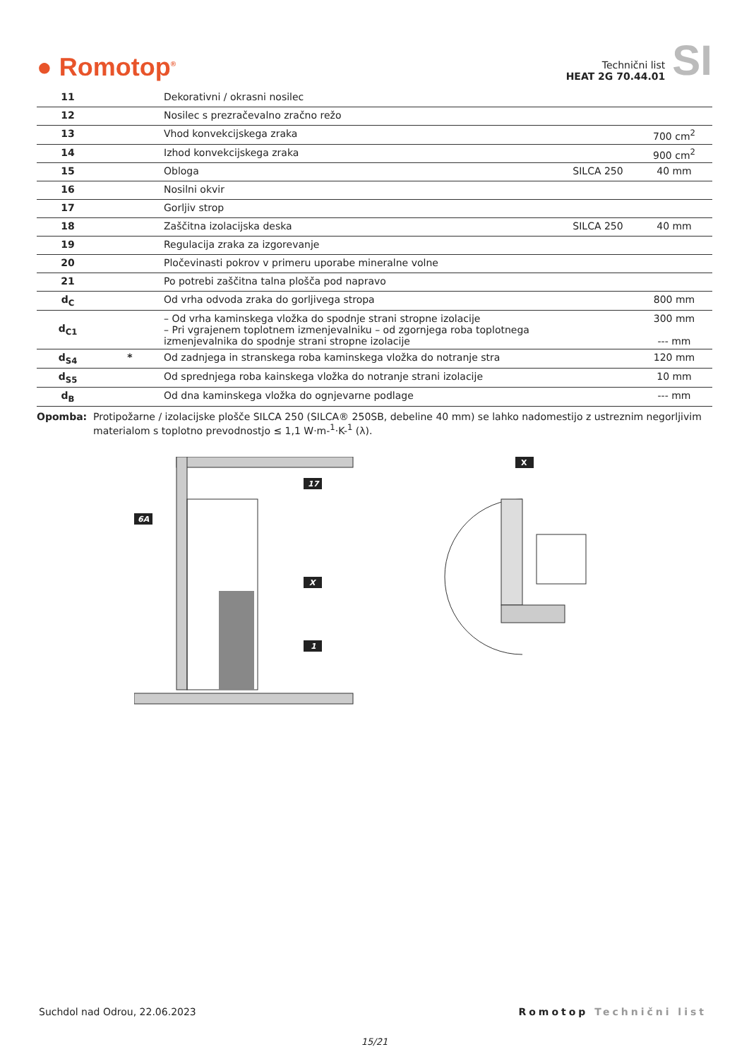● Romotop<sup>®</sup>
Technični list
HEAT 2G 70.44.01
SI
| 11 | | Dekorativni / okrasni nosilec | | |
| 12 | | Nosilec s prezračevalno zračno režo | | |
| 13 | | Vhod konvekcijskega zraka | | 700 cm<sup>2</sup> |
| 14 | | Izhod konvekcijskega zraka | | 900 cm<sup>2</sup> |
| 15 | | Obloga | SILCA 250 | 40 mm |
| 16 | | Nosilni okvir | | |
| 17 | | Gorljiv strop | | |
| 18 | | Zaščitna izolacijska deska | SILCA 250 | 40 mm |
| 19 | | Regulacija zraka za izgorevanje | | |
| 20 | | Pločevinasti pokrov v primeru uporabe mineralne volne | | |
| 21 | | Po potrebi zaščitna talna plošča pod napravo | | |
| d<sub>C</sub> | | Od vrha odvoda zraka do gorljivega stropa | | 800 mm |
| d<sub>C1</sub> | | – Od vrha kaminskega vložka do spodnje strani stropne izolacije – Pri vgrajenem toplotnem izmenjevalniku – od zgornjega roba toplotnega izmenjevalnika do spodnje strani stropne izolacije | | 300 mm --- mm |
| d<sub>S4</sub> | * | Od zadnjega in stranskega roba kaminskega vložka do notranje stra | | 120 mm |
| d<sub>S5</sub> | | Od sprednjega roba kainskega vložka do notranje strani izolacije | | 10 mm |
| d<sub>B</sub> | | Od dna kaminskega vložka do ognjevarne podlage | | --- mm |
Opomba: Protipožarne / izolacijske plošče SILCA 250 (SILCA® 250SB, debeline 40 mm) se lahko nadomestijo z ustreznim negorljivim materialom s toplotno prevodnostjo ≤ 1,1 W·m-<sup>1</sup>·K-<sup>1</sup> (λ).
6A
17
1
X
X
Suchdol nad Odrou, 22.06.2023 Romotop Technični list
15/21